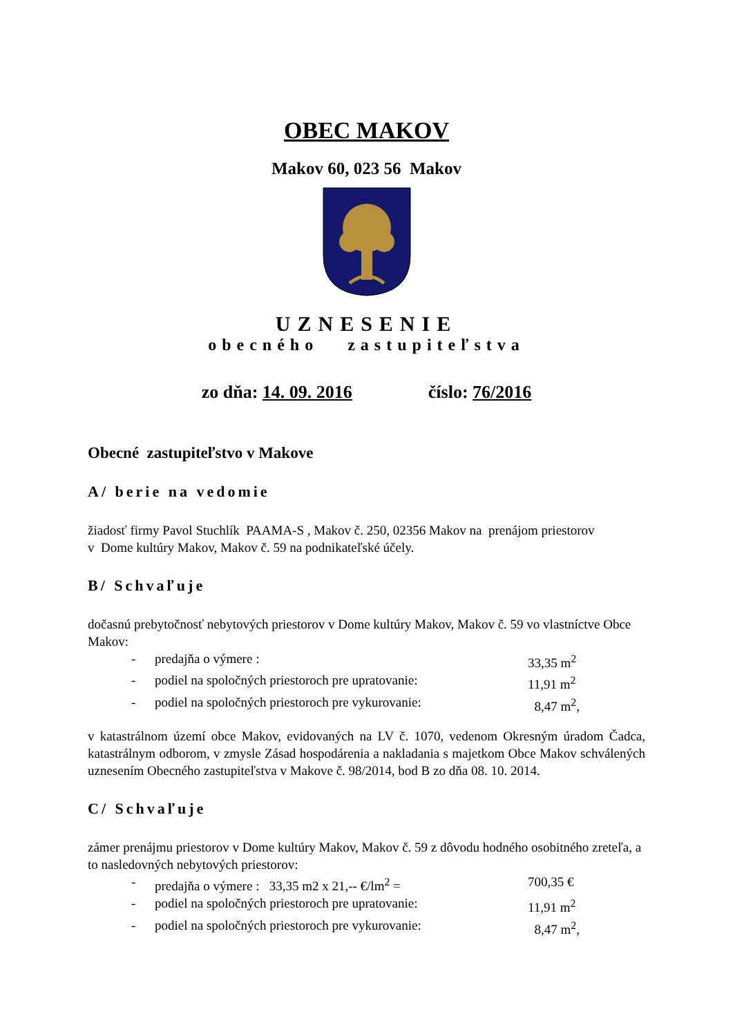OBEC MAKOV
Makov 60, 023 56 Makov
UZNESENIE
obecného zastupiteľstva
zo dňa: 14. 09. 2016 číslo: 76/2016
Obecné zastupiteľstvo v Makove
A/ berie na vedomie
žiadosť firmy Pavol Stuchlík PAAMA-S , Makov č. 250, 02356 Makov na prenájom priestorov
v Dome kultúry Makov, Makov č. 59 na podnikateľské účely.
B/ Schvaľuje
dočasnú prebytočnosť nebytových priestorov v Dome kultúry Makov, Makov č. 59 vo vlastníctve Obce Makov:
- predajňa o výmere : 33,35 m<sup>2</sup>
- podiel na spoločných priestoroch pre upratovanie: 11,91 m<sup>2</sup>
- podiel na spoločných priestoroch pre vykurovanie: 8,47 m<sup>2</sup>,
v katastrálnom území obce Makov, evidovaných na LV č. 1070, vedenom Okresným úradom Čadca, katastrálnym odborom, v zmysle Zásad hospodárenia a nakladania s majetkom Obce Makov schválených uznesením Obecného zastupiteľstva v Makove č. 98/2014, bod B zo dňa 08. 10. 2014.
C/ Schvaľuje
zámer prenájmu priestorov v Dome kultúry Makov, Makov č. 59 z dôvodu hodného osobitného zreteľa, a to nasledovných nebytových priestorov:
- predajňa o výmere : 33,35 m2 x 21,-- €/lm<sup>2</sup> = 700,35 €
- podiel na spoločných priestoroch pre upratovanie: 11,91 m<sup>2</sup>
- podiel na spoločných priestoroch pre vykurovanie: 8,47 m<sup>2</sup>,